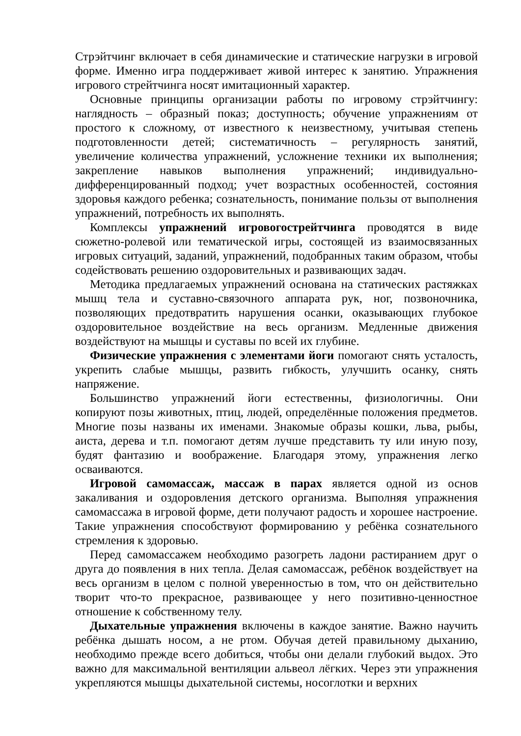Стрэйтчинг включает в себя динамические и статические нагрузки в игровой форме. Именно игра поддерживает живой интерес к занятию. Упражнения игрового стрейтчинга носят имитационный характер.
Основные принципы организации работы по игровому стрэйтчингу: наглядность – образный показ; доступность; обучение упражнениям от простого к сложному, от известного к неизвестному, учитывая степень подготовленности детей; систематичность – регулярность занятий, увеличение количества упражнений, усложнение техники их выполнения; закрепление навыков выполнения упражнений; индивидуально-дифференцированный подход; учет возрастных особенностей, состояния здоровья каждого ребенка; сознательность, понимание пользы от выполнения упражнений, потребность их выполнять.
Комплексы упражнений игровогострейтчинга проводятся в виде сюжетно-ролевой или тематической игры, состоящей из взаимосвязанных игровых ситуаций, заданий, упражнений, подобранных таким образом, чтобы содействовать решению оздоровительных и развивающих задач.
Методика предлагаемых упражнений основана на статических растяжках мышц тела и суставно-связочного аппарата рук, ног, позвоночника, позволяющих предотвратить нарушения осанки, оказывающих глубокое оздоровительное воздействие на весь организм. Медленные движения воздействуют на мышцы и суставы по всей их глубине.
Физические упражнения с элементами йоги помогают снять усталость, укрепить слабые мышцы, развить гибкость, улучшить осанку, снять напряжение.
Большинство упражнений йоги естественны, физиологичны. Они копируют позы животных, птиц, людей, определённые положения предметов. Многие позы названы их именами. Знакомые образы кошки, льва, рыбы, аиста, дерева и т.п. помогают детям лучше представить ту или иную позу, будят фантазию и воображение. Благодаря этому, упражнения легко осваиваются.
Игровой самомассаж, массаж в парах является одной из основ закаливания и оздоровления детского организма. Выполняя упражнения самомассажа в игровой форме, дети получают радость и хорошее настроение. Такие упражнения способствуют формированию у ребёнка сознательного стремления к здоровью.
Перед самомассажем необходимо разогреть ладони растиранием друг о друга до появления в них тепла. Делая самомассаж, ребёнок воздействует на весь организм в целом с полной уверенностью в том, что он действительно творит что-то прекрасное, развивающее у него позитивно-ценностное отношение к собственному телу.
Дыхательные упражнения включены в каждое занятие. Важно научить ребёнка дышать носом, а не ртом. Обучая детей правильному дыханию, необходимо прежде всего добиться, чтобы они делали глубокий выдох. Это важно для максимальной вентиляции альвеол лёгких. Через эти упражнения укрепляются мышцы дыхательной системы, носоглотки и верхних